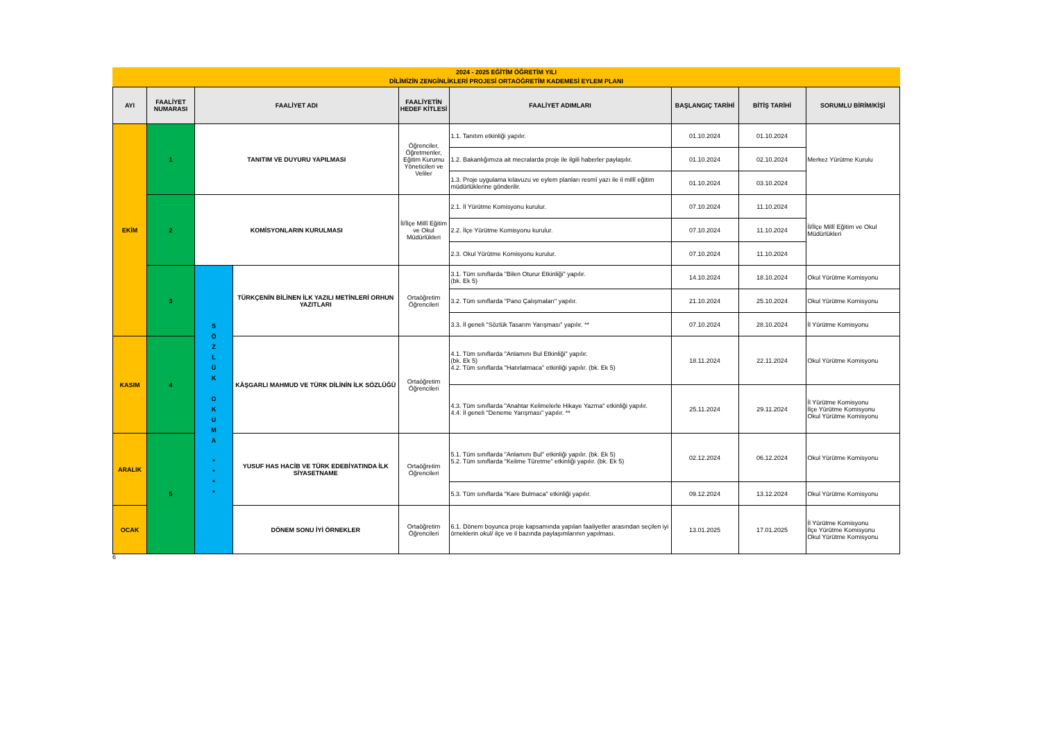2024 - 2025 EĞİTİM ÖĞRETİM YILI
DİLİMİZİN ZENGİNLİKLERİ PROJESİ ORTAÖĞRETİM KADEMESİ EYLEM PLANI
| AYI | FAALİYET NUMARASI | FAALİYET ADI | | FAALİYETİN HEDEF KİTLESİ | FAALİYET ADIMLARI | BAŞLANGIÇ TARİHİ | BİTİŞ TARİHİ | SORUMLU BİRİM/KİŞİ |
| --- | --- | --- | --- | --- | --- | --- | --- | --- |
| EKİM | 1 | TANITIM VE DUYURU YAPILMASI | | Öğrenciler, Öğretmenler, Eğitim Kurumu Yöneticileri ve Veliler | 1.1. Tanıtım etkinliği yapılır. | 01.10.2024 | 01.10.2024 | Merkez Yürütme Kurulu |
| | | | | | 1.2. Bakanlığımıza ait mecralarda proje ile ilgili haberler paylaşılır. | 01.10.2024 | 02.10.2024 | |
| | | | | | 1.3. Proje uygulama kılavuzu ve eylem planları resmî yazı ile il millî eğitim müdürlüklerine gönderilir. | 01.10.2024 | 03.10.2024 | |
| | 2 | KOMİSYONLARIN KURULMASI | | İl/İlçe Millî Eğitim ve Okul Müdürlükleri | 2.1. İl Yürütme Komisyonu kurulur. | 07.10.2024 | 11.10.2024 | İl/İlçe Millî Eğitim ve Okul Müdürlükleri |
| | | | | | 2.2. İlçe Yürütme Komisyonu kurulur. | 07.10.2024 | 11.10.2024 | |
| | | | | | 2.3. Okul Yürütme Komisyonu kurulur. | 07.10.2024 | 11.10.2024 | |
| | 3 | S Ö Z L Ü K O K U M A * * * * | TÜRKÇENİN BİLİNEN İLK YAZILI METİNLERİ ORHUN YAZITLARI | Ortaöğretim Öğrencileri | 3.1. Tüm sınıflarda "Bilen Oturur Etkinliği" yapılır. (bk. Ek 5) | 14.10.2024 | 18.10.2024 | Okul Yürütme Komisyonu |
| | | | | | 3.2. Tüm sınıflarda "Pano Çalışmaları" yapılır. | 21.10.2024 | 25.10.2024 | Okul Yürütme Komisyonu |
| | | | | | 3.3. İl geneli "Sözlük Tasarım Yarışması" yapılır. ** | 07.10.2024 | 28.10.2024 | İl Yürütme Komisyonu |
| KASIM | 4 | | KÂŞGARLI MAHMUD VE TÜRK DİLİNİN İLK SÖZLÜĞÜ | Ortaöğretim Öğrencileri | 4.1. Tüm sınıflarda "Anlamını Bul Etkinliği" yapılır. (bk. Ek 5) 4.2. Tüm sınıflarda "Hatırlatmaca" etkinliği yapılır. (bk. Ek 5) | 18.11.2024 | 22.11.2024 | Okul Yürütme Komisyonu |
| | | | | | 4.3. Tüm sınıflarda "Anahtar Kelimelerle Hikaye Yazma" etkinliği yapılır. 4.4. İl geneli "Deneme Yarışması" yapılır. ** | 25.11.2024 | 29.11.2024 | İl Yürütme Komisyonu İlçe Yürütme Komisyonu Okul Yürütme Komisyonu |
| ARALIK | 5 | | YUSUF HAS HACİB VE TÜRK EDEBİYATINDA İLK SİYASETNAME | Ortaöğretim Öğrencileri | 5.1. Tüm sınıflarda "Anlamını Bul" etkinliği yapılır. (bk. Ek 5) 5.2. Tüm sınıflarda "Kelime Türetme" etkinliği yapılır. (bk. Ek 5) | 02.12.2024 | 06.12.2024 | Okul Yürütme Komisyonu |
| | | | | | 5.3. Tüm sınıflarda "Kare Bulmaca" etkinliği yapılır. | 09.12.2024 | 13.12.2024 | Okul Yürütme Komisyonu |
| OCAK | | | DÖNEM SONU İYİ ÖRNEKLER | Ortaöğretim Öğrencileri | 6.1. Dönem boyunca proje kapsamında yapılan faaliyetler arasından seçilen iyi örneklerin okul/ ilçe ve il bazında paylaşımlarının yapılması. | 13.01.2025 | 17.01.2025 | İl Yürütme Komisyonu İlçe Yürütme Komisyonu Okul Yürütme Komisyonu |
6